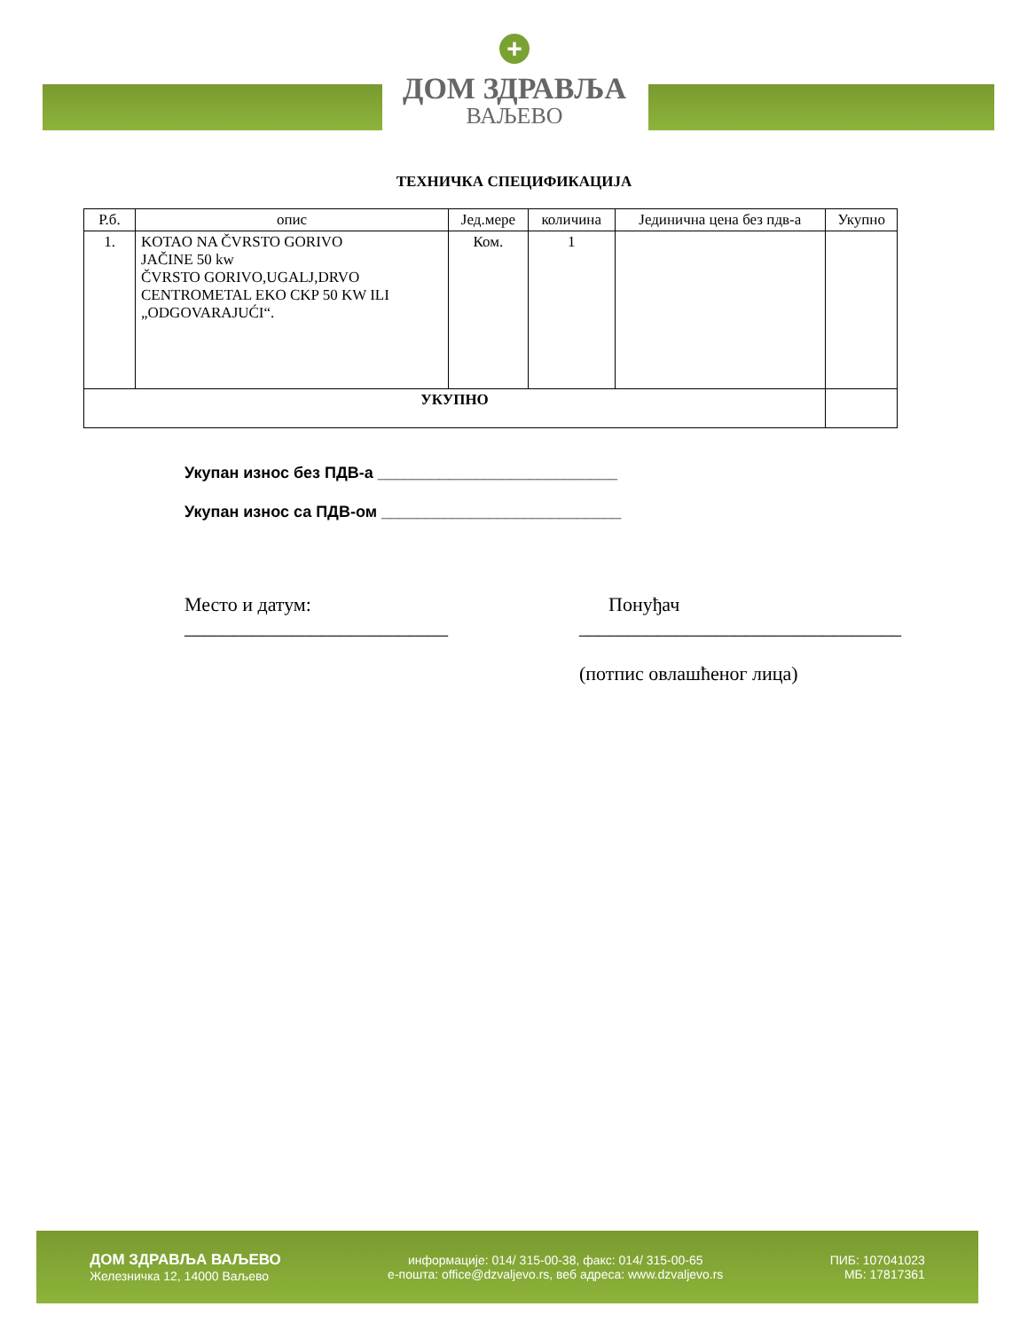+
ДОМ ЗДРАВЉА
ВАЉЕВО
ТЕХНИЧКА СПЕЦИФИКАЦИЈА
| Р.б. | опис | Јед.мере | количина | Јединична цена без пдв-а | Укупно |
| --- | --- | --- | --- | --- | --- |
| 1. | KOTAO NA ČVRSTO GORIVO JAČINE 50 kw ČVRSTO GORIVO,UGALJ,DRVO CENTROMETAL EKO CKP 50 KW ILI „ODGOVARAJUĆI“. | Ком. | 1 | | |
| УКУПНО | | | | | |
Укупан износ без ПДВ-а ___________________________
Укупан износ са ПДВ-ом ___________________________
Место и датум:
___________________________
Понуђач
_________________________________
(потпис овлашћеног лица)
ДОМ ЗДРАВЉА ВАЉЕВО
Железничка 12, 14000 Ваљево
информације: 014/ 315-00-38, факс: 014/ 315-00-65
е-пошта: office@dzvaljevo.rs, веб адреса: www.dzvaljevo.rs
ПИБ: 107041023
МБ: 17817361